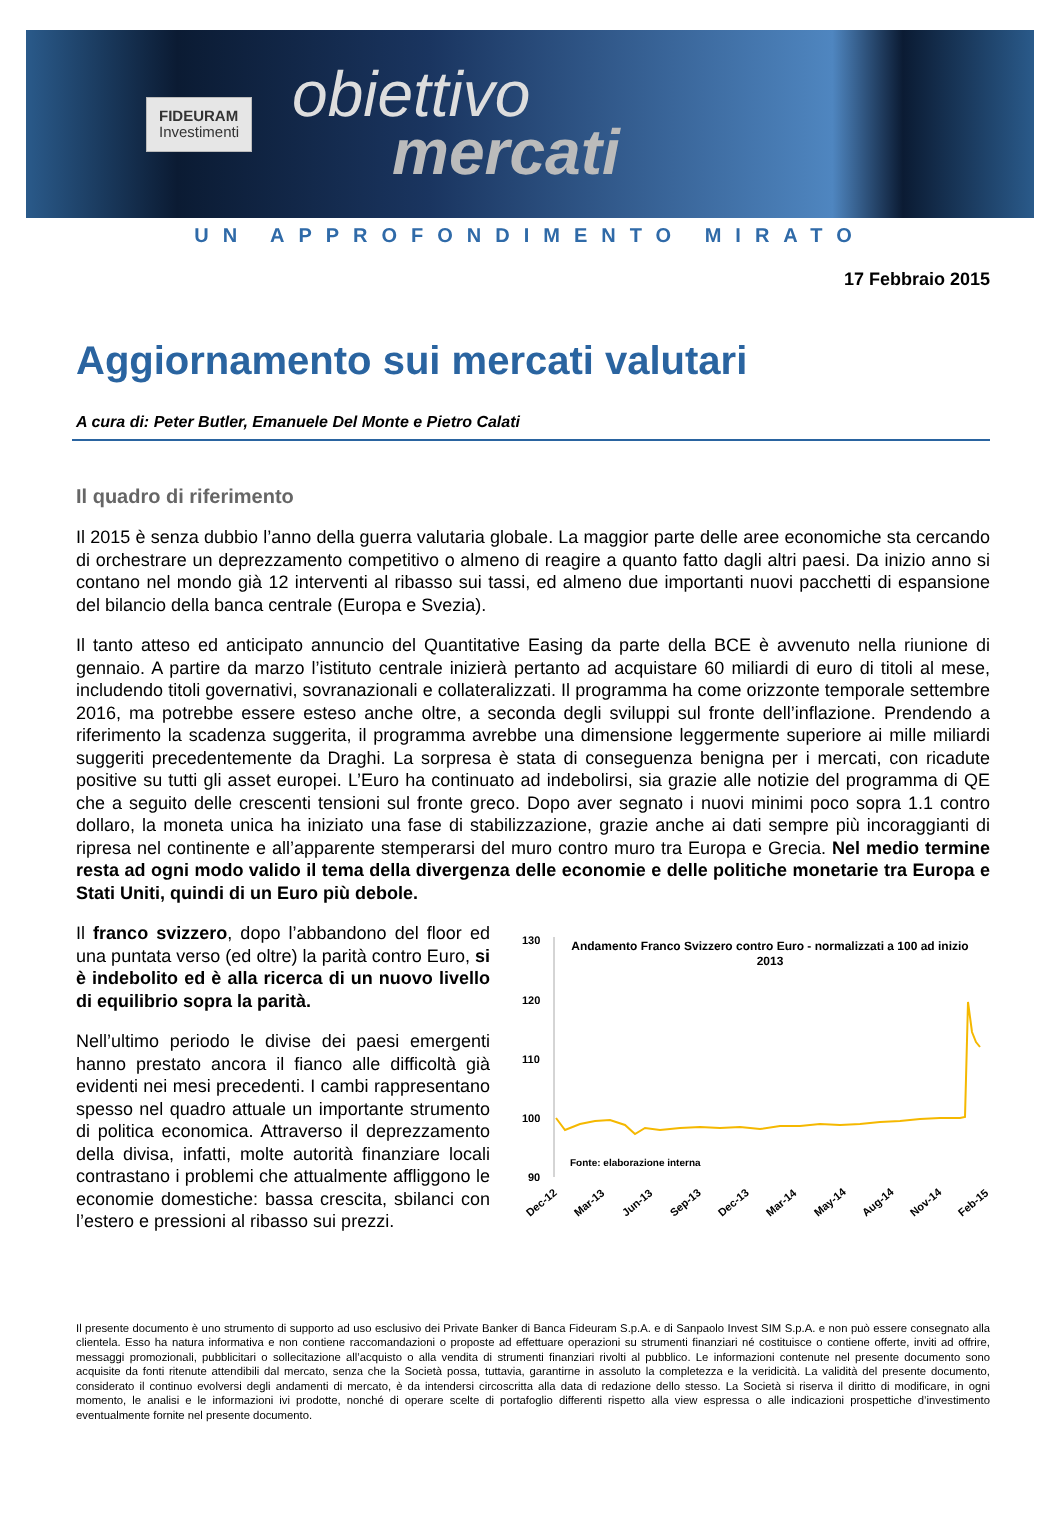FIDEURAM
Investimenti
obiettivo
mercati
UN APPROFONDIMENTO MIRATO
17 Febbraio 2015
Aggiornamento sui mercati valutari
A cura di: Peter Butler, Emanuele Del Monte e Pietro Calati
Il quadro di riferimento
Il 2015 è senza dubbio l’anno della guerra valutaria globale. La maggior parte delle aree economiche sta cercando di orchestrare un deprezzamento competitivo o almeno di reagire a quanto fatto dagli altri paesi. Da inizio anno si contano nel mondo già 12 interventi al ribasso sui tassi, ed almeno due importanti nuovi pacchetti di espansione del bilancio della banca centrale (Europa e Svezia).
Il tanto atteso ed anticipato annuncio del Quantitative Easing da parte della BCE è avvenuto nella riunione di gennaio. A partire da marzo l’istituto centrale inizierà pertanto ad acquistare 60 miliardi di euro di titoli al mese, includendo titoli governativi, sovranazionali e collateralizzati. Il programma ha come orizzonte temporale settembre 2016, ma potrebbe essere esteso anche oltre, a seconda degli sviluppi sul fronte dell’inflazione. Prendendo a riferimento la scadenza suggerita, il programma avrebbe una dimensione leggermente superiore ai mille miliardi suggeriti precedentemente da Draghi. La sorpresa è stata di conseguenza benigna per i mercati, con ricadute positive su tutti gli asset europei. L’Euro ha continuato ad indebolirsi, sia grazie alle notizie del programma di QE che a seguito delle crescenti tensioni sul fronte greco. Dopo aver segnato i nuovi minimi poco sopra 1.1 contro dollaro, la moneta unica ha iniziato una fase di stabilizzazione, grazie anche ai dati sempre più incoraggianti di ripresa nel continente e all’apparente stemperarsi del muro contro muro tra Europa e Grecia. Nel medio termine resta ad ogni modo valido il tema della divergenza delle economie e delle politiche monetarie tra Europa e Stati Uniti, quindi di un Euro più debole.
Il franco svizzero, dopo l’abbandono del floor ed una puntata verso (ed oltre) la parità contro Euro, si è indebolito ed è alla ricerca di un nuovo livello di equilibrio sopra la parità.
Nell’ultimo periodo le divise dei paesi emergenti hanno prestato ancora il fianco alle difficoltà già evidenti nei mesi precedenti. I cambi rappresentano spesso nel quadro attuale un importante strumento di politica economica. Attraverso il deprezzamento della divisa, infatti, molte autorità finanziare locali contrastano i problemi che attualmente affliggono le economie domestiche: bassa crescita, sbilanci con l’estero e pressioni al ribasso sui prezzi.
130
120
110
100
90
Andamento Franco Svizzero contro Euro - normalizzati a 100 ad inizio
2013
Fonte: elaborazione interna
Dec-12
Mar-13
Jun-13
Sep-13
Dec-13
Mar-14
May-14
Aug-14
Nov-14
Feb-15
Il presente documento è uno strumento di supporto ad uso esclusivo dei Private Banker di Banca Fideuram S.p.A. e di Sanpaolo Invest SIM S.p.A. e non può essere consegnato alla clientela. Esso ha natura informativa e non contiene raccomandazioni o proposte ad effettuare operazioni su strumenti finanziari né costituisce o contiene offerte, inviti ad offrire, messaggi promozionali, pubblicitari o sollecitazione all’acquisto o alla vendita di strumenti finanziari rivolti al pubblico. Le informazioni contenute nel presente documento sono acquisite da fonti ritenute attendibili dal mercato, senza che la Società possa, tuttavia, garantirne in assoluto la completezza e la veridicità. La validità del presente documento, considerato il continuo evolversi degli andamenti di mercato, è da intendersi circoscritta alla data di redazione dello stesso. La Società si riserva il diritto di modificare, in ogni momento, le analisi e le informazioni ivi prodotte, nonché di operare scelte di portafoglio differenti rispetto alla view espressa o alle indicazioni prospettiche d’investimento eventualmente fornite nel presente documento.